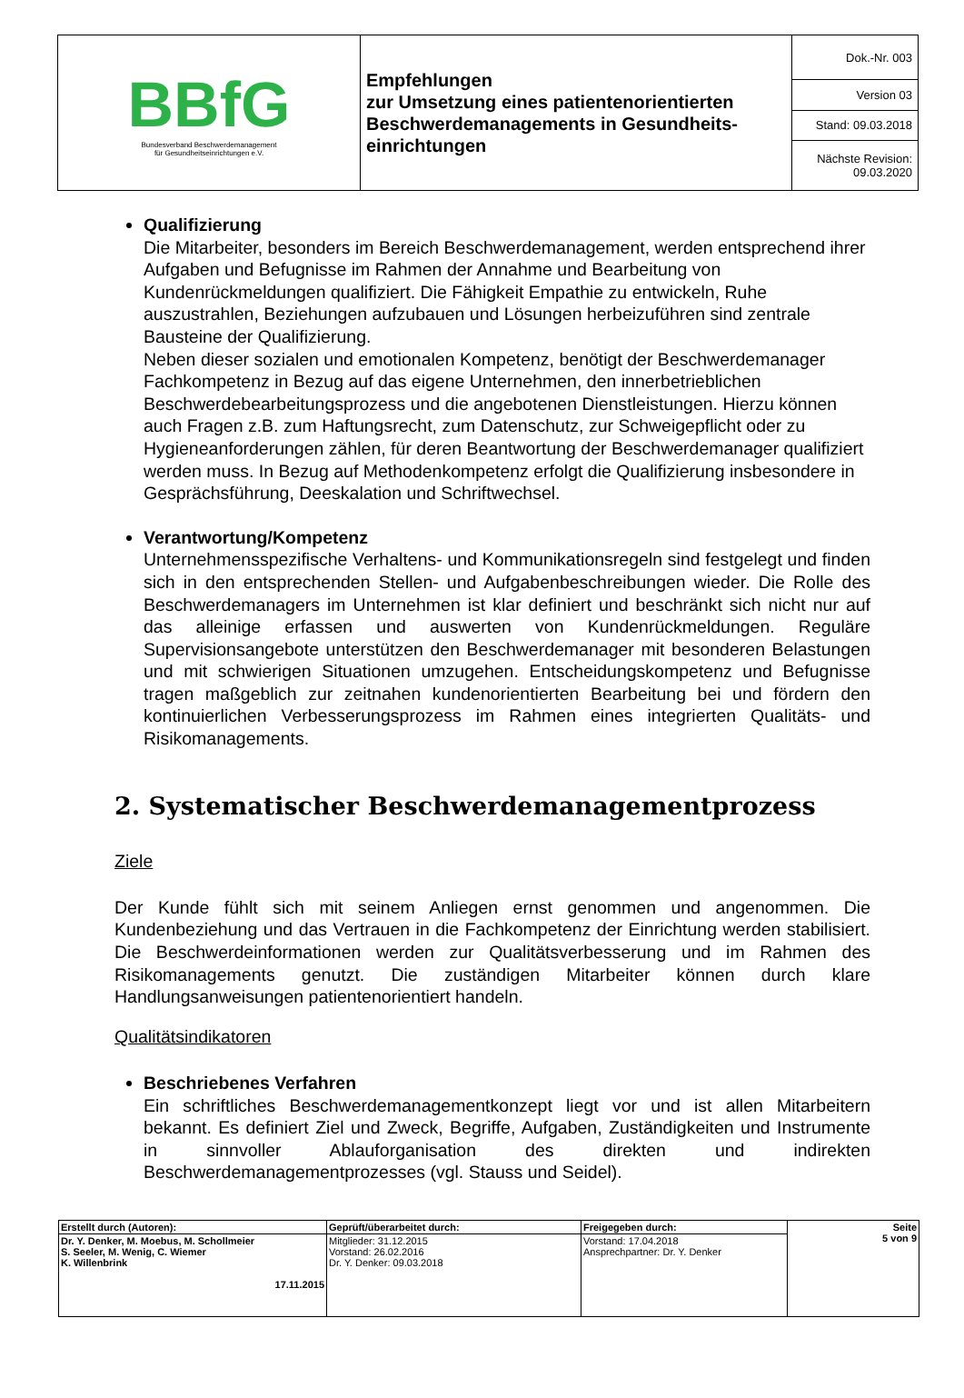| BBfG Bundesverband Beschwerdemanagement für Gesundheitseinrichtungen e.V. | Empfehlungen zur Umsetzung eines patientenorientierten Beschwerdemanagements in Gesundheits-einrichtungen | Dok.-Nr. 003 |
| | | Version 03 |
| | | Stand: 09.03.2018 |
| | | Nächste Revision: 09.03.2020 |
Qualifizierung
Die Mitarbeiter, besonders im Bereich Beschwerdemanagement, werden entsprechend ihrer Aufgaben und Befugnisse im Rahmen der Annahme und Bearbeitung von Kundenrückmeldungen qualifiziert. Die Fähigkeit Empathie zu entwickeln, Ruhe auszustrahlen, Beziehungen aufzubauen und Lösungen herbeizuführen sind zentrale Bausteine der Qualifizierung.
Neben dieser sozialen und emotionalen Kompetenz, benötigt der Beschwerdemanager Fachkompetenz in Bezug auf das eigene Unternehmen, den innerbetrieblichen Beschwerdebearbeitungsprozess und die angebotenen Dienstleistungen. Hierzu können auch Fragen z.B. zum Haftungsrecht, zum Datenschutz, zur Schweigepflicht oder zu Hygieneanforderungen zählen, für deren Beantwortung der Beschwerdemanager qualifiziert werden muss. In Bezug auf Methodenkompetenz erfolgt die Qualifizierung insbesondere in Gesprächsführung, Deeskalation und Schriftwechsel.
Verantwortung/Kompetenz
Unternehmensspezifische Verhaltens- und Kommunikationsregeln sind festgelegt und finden sich in den entsprechenden Stellen- und Aufgabenbeschreibungen wieder. Die Rolle des Beschwerdemanagers im Unternehmen ist klar definiert und beschränkt sich nicht nur auf das alleinige erfassen und auswerten von Kundenrückmeldungen. Reguläre Supervisionsangebote unterstützen den Beschwerdemanager mit besonderen Belastungen und mit schwierigen Situationen umzugehen. Entscheidungskompetenz und Befugnisse tragen maßgeblich zur zeitnahen kundenorientierten Bearbeitung bei und fördern den kontinuierlichen Verbesserungsprozess im Rahmen eines integrierten Qualitäts- und Risikomanagements.
2. Systematischer Beschwerdemanagementprozess
Ziele
Der Kunde fühlt sich mit seinem Anliegen ernst genommen und angenommen. Die Kundenbeziehung und das Vertrauen in die Fachkompetenz der Einrichtung werden stabilisiert. Die Beschwerdeinformationen werden zur Qualitätsverbesserung und im Rahmen des Risikomanagements genutzt. Die zuständigen Mitarbeiter können durch klare Handlungsanweisungen patientenorientiert handeln.
Qualitätsindikatoren
Beschriebenes Verfahren
Ein schriftliches Beschwerdemanagementkonzept liegt vor und ist allen Mitarbeitern bekannt. Es definiert Ziel und Zweck, Begriffe, Aufgaben, Zuständigkeiten und Instrumente in sinnvoller Ablauforganisation des direkten und indirekten Beschwerdemanagementprozesses (vgl. Stauss und Seidel).
| Erstellt durch (Autoren): | Geprüft/überarbeitet durch: | Freigegeben durch: | Seite 5 von 9 |
| Dr. Y. Denker, M. Moebus, M. Schollmeier S. Seeler, M. Wenig, C. Wiemer K. Willenbrink 17.11.2015 | Mitglieder: 31.12.2015 Vorstand: 26.02.2016 Dr. Y. Denker: 09.03.2018 | Vorstand: 17.04.2018 Ansprechpartner: Dr. Y. Denker | |